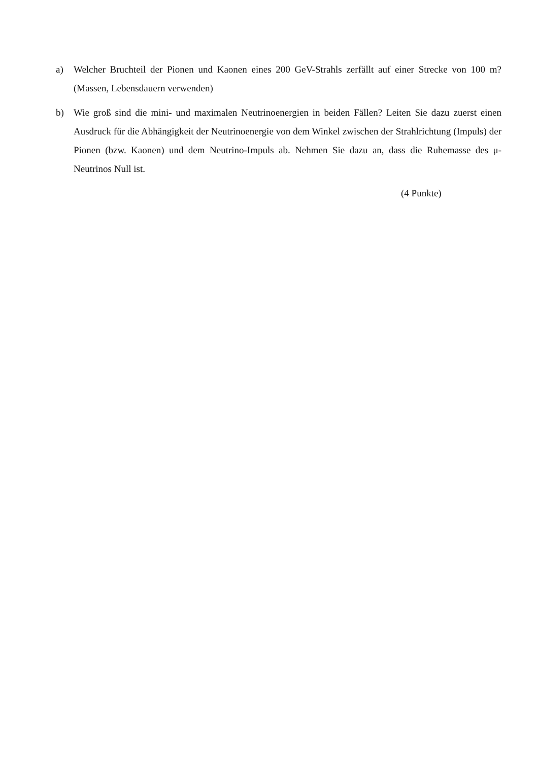a) Welcher Bruchteil der Pionen und Kaonen eines 200 GeV-Strahls zerfällt auf einer Strecke von 100 m? (Massen, Lebensdauern verwenden)
b) Wie groß sind die mini- und maximalen Neutrinoenergien in beiden Fällen? Leiten Sie dazu zuerst einen Ausdruck für die Abhängigkeit der Neutrinoenergie von dem Winkel zwischen der Strahlrichtung (Impuls) der Pionen (bzw. Kaonen) und dem Neutrino-Impuls ab. Nehmen Sie dazu an, dass die Ruhemasse des μ-Neutrinos Null ist.
(4 Punkte)